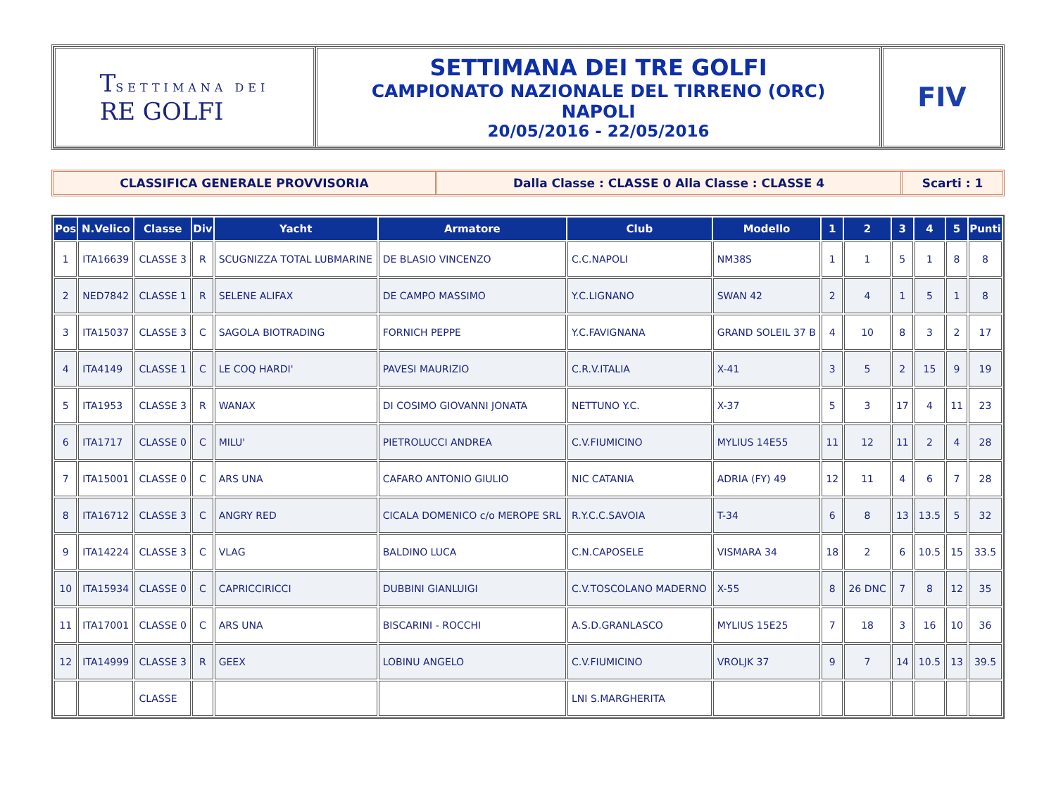TSETTIMANA DEI
RE GOLFI
SETTIMANA DEI TRE GOLFI
CAMPIONATO NAZIONALE DEL TIRRENO (ORC)
NAPOLI
20/05/2016 - 22/05/2016
FIV
CLASSIFICA GENERALE PROVVISORIA Dalla Classe : CLASSE 0 Alla Classe : CLASSE 4
Scarti : 1
| Pos | N.Velico | Classe | Div | Yacht | Armatore | Club | Modello | 1 | 2 | 3 | 4 | 5 | Punti |
| --- | --- | --- | --- | --- | --- | --- | --- | --- | --- | --- | --- | --- | --- |
| 1 | ITA16639 | CLASSE 3 | R | SCUGNIZZA TOTAL LUBMARINE | DE BLASIO VINCENZO | C.C.NAPOLI | NM38S | 1 | 1 | 5 | 1 | 8 | 8 |
| 2 | NED7842 | CLASSE 1 | R | SELENE ALIFAX | DE CAMPO MASSIMO | Y.C.LIGNANO | SWAN 42 | 2 | 4 | 1 | 5 | 1 | 8 |
| 3 | ITA15037 | CLASSE 3 | C | SAGOLA BIOTRADING | FORNICH PEPPE | Y.C.FAVIGNANA | GRAND SOLEIL 37 B | 4 | 10 | 8 | 3 | 2 | 17 |
| 4 | ITA4149 | CLASSE 1 | C | LE COQ HARDI' | PAVESI MAURIZIO | C.R.V.ITALIA | X-41 | 3 | 5 | 2 | 15 | 9 | 19 |
| 5 | ITA1953 | CLASSE 3 | R | WANAX | DI COSIMO GIOVANNI JONATA | NETTUNO Y.C. | X-37 | 5 | 3 | 17 | 4 | 11 | 23 |
| 6 | ITA1717 | CLASSE 0 | C | MILU' | PIETROLUCCI ANDREA | C.V.FIUMICINO | MYLIUS 14E55 | 11 | 12 | 11 | 2 | 4 | 28 |
| 7 | ITA15001 | CLASSE 0 | C | ARS UNA | CAFARO ANTONIO GIULIO | NIC CATANIA | ADRIA (FY) 49 | 12 | 11 | 4 | 6 | 7 | 28 |
| 8 | ITA16712 | CLASSE 3 | C | ANGRY RED | CICALA DOMENICO c/o MEROPE SRL | R.Y.C.C.SAVOIA | T-34 | 6 | 8 | 13 | 13.5 | 5 | 32 |
| 9 | ITA14224 | CLASSE 3 | C | VLAG | BALDINO LUCA | C.N.CAPOSELE | VISMARA 34 | 18 | 2 | 6 | 10.5 | 15 | 33.5 |
| 10 | ITA15934 | CLASSE 0 | C | CAPRICCIRICCI | DUBBINI GIANLUIGI | C.V.TOSCOLANO MADERNO | X-55 | 8 | 26 DNC | 7 | 8 | 12 | 35 |
| 11 | ITA17001 | CLASSE 0 | C | ARS UNA | BISCARINI - ROCCHI | A.S.D.GRANLASCO | MYLIUS 15E25 | 7 | 18 | 3 | 16 | 10 | 36 |
| 12 | ITA14999 | CLASSE 3 | R | GEEX | LOBINU ANGELO | C.V.FIUMICINO | VROLJK 37 | 9 | 7 | 14 | 10.5 | 13 | 39.5 |
| | | CLASSE | | | | LNI S.MARGHERITA | | | | | | | |